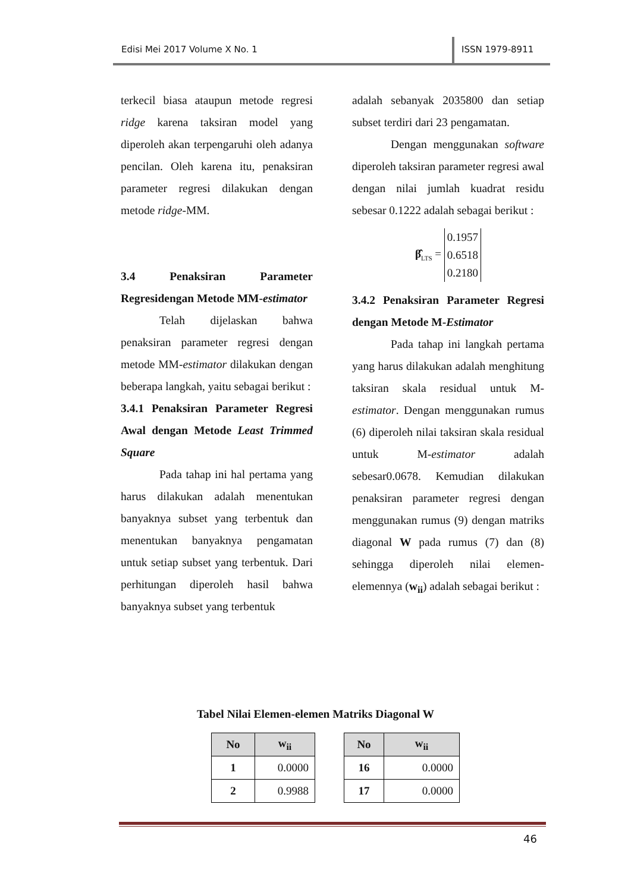Edisi Mei 2017 Volume X No. 1
ISSN 1979-8911
terkecil biasa ataupun metode regresi ridge karena taksiran model yang diperoleh akan terpengaruhi oleh adanya pencilan. Oleh karena itu, penaksiran parameter regresi dilakukan dengan metode ridge-MM.
3.4 Penaksiran Parameter Regresidengan Metode MM-estimator
Telah dijelaskan bahwa penaksiran parameter regresi dengan metode MM-estimator dilakukan dengan beberapa langkah, yaitu sebagai berikut :
3.4.1 Penaksiran Parameter Regresi Awal dengan Metode Least Trimmed Square
Pada tahap ini hal pertama yang harus dilakukan adalah menentukan banyaknya subset yang terbentuk dan menentukan banyaknya pengamatan untuk setiap subset yang terbentuk. Dari perhitungan diperoleh hasil bahwa banyaknya subset yang terbentuk
adalah sebanyak 2035800 dan setiap subset terdiri dari 23 pengamatan.
Dengan menggunakan software diperoleh taksiran parameter regresi awal dengan nilai jumlah kuadrat residu sebesar 0.1222 adalah sebagai berikut :
β̂<sub>LTS</sub> = 0.1957
0.6518
0.2180
3.4.2 Penaksiran Parameter Regresi dengan Metode M-Estimator
Pada tahap ini langkah pertama yang harus dilakukan adalah menghitung taksiran skala residual untuk M-estimator. Dengan menggunakan rumus (6) diperoleh nilai taksiran skala residual untuk M-estimator adalah sebesar0.0678. Kemudian dilakukan penaksiran parameter regresi dengan menggunakan rumus (9) dengan matriks diagonal W pada rumus (7) dan (8) sehingga diperoleh nilai elemen-elemennya (w<sub>ii</sub>) adalah sebagai berikut :
Tabel Nilai Elemen-elemen Matriks Diagonal W
| No | w<sub>ii</sub> |
| --- | --- |
| 1 | 0.0000 |
| 2 | 0.9988 |
| No | w<sub>ii</sub> |
| --- | --- |
| 16 | 0.0000 |
| 17 | 0.0000 |
46